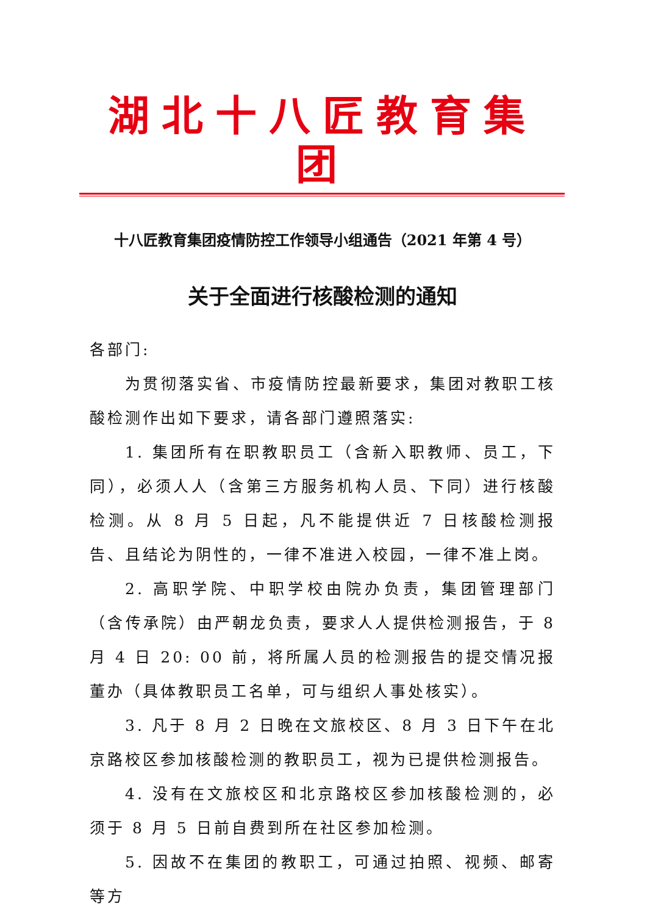湖北十八匠教育集团
十八匠教育集团疫情防控工作领导小组通告（2021 年第 4 号）
关于全面进行核酸检测的通知
各部门:
为贯彻落实省、市疫情防控最新要求，集团对教职工核酸检测作出如下要求，请各部门遵照落实:
1. 集团所有在职教职员工（含新入职教师、员工，下同），必须人人（含第三方服务机构人员、下同）进行核酸检测。从 8 月 5 日起，凡不能提供近 7 日核酸检测报告、且结论为阴性的，一律不准进入校园，一律不准上岗。
2. 高职学院、中职学校由院办负责，集团管理部门（含传承院）由严朝龙负责，要求人人提供检测报告，于 8 月 4 日 20: 00 前，将所属人员的检测报告的提交情况报董办（具体教职员工名单，可与组织人事处核实）。
3. 凡于 8 月 2 日晚在文旅校区、8 月 3 日下午在北京路校区参加核酸检测的教职员工，视为已提供检测报告。
4. 没有在文旅校区和北京路校区参加核酸检测的，必须于 8 月 5 日前自费到所在社区参加检测。
5. 因故不在集团的教职工，可通过拍照、视频、邮寄等方